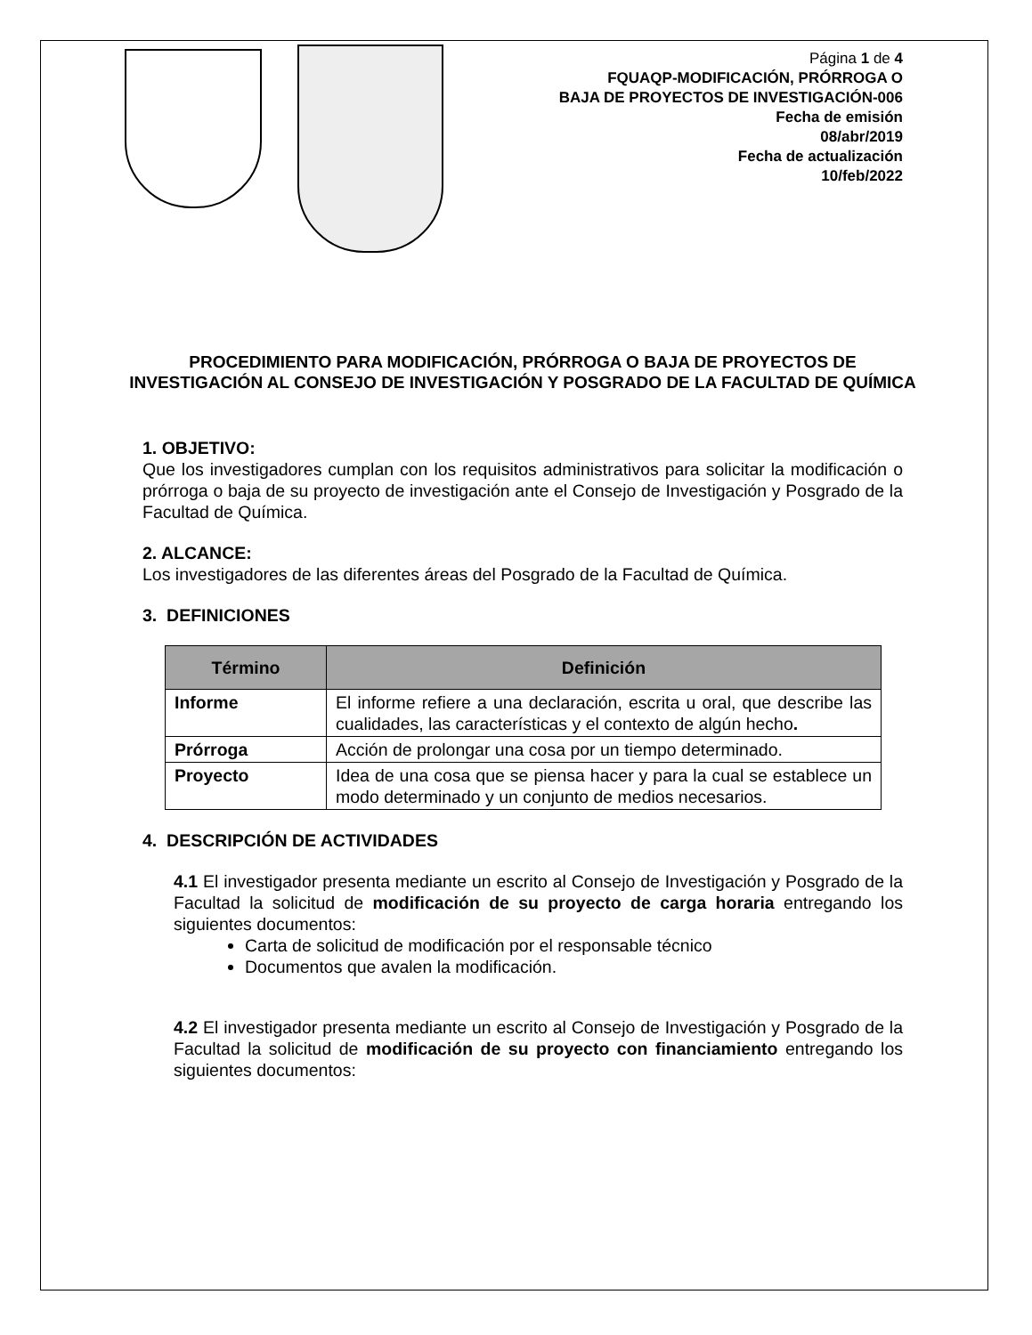Página 1 de 4
FQUAQP-MODIFICACIÓN, PRÓRROGA O
BAJA DE PROYECTOS DE INVESTIGACIÓN-006
Fecha de emisión
08/abr/2019
Fecha de actualización
10/feb/2022
PROCEDIMIENTO PARA MODIFICACIÓN, PRÓRROGA O BAJA DE PROYECTOS DE INVESTIGACIÓN AL CONSEJO DE INVESTIGACIÓN Y POSGRADO DE LA FACULTAD DE QUÍMICA
1. OBJETIVO:
Que los investigadores cumplan con los requisitos administrativos para solicitar la modificación o prórroga o baja de su proyecto de investigación ante el Consejo de Investigación y Posgrado de la Facultad de Química.
2. ALCANCE:
Los investigadores de las diferentes áreas del Posgrado de la Facultad de Química.
3. DEFINICIONES
| Término | Definición |
| --- | --- |
| Informe | El informe refiere a una declaración, escrita u oral, que describe las cualidades, las características y el contexto de algún hecho . |
| Prórroga | Acción de prolongar una cosa por un tiempo determinado. |
| Proyecto | Idea de una cosa que se piensa hacer y para la cual se establece un modo determinado y un conjunto de medios necesarios. |
4. DESCRIPCIÓN DE ACTIVIDADES
4.1 El investigador presenta mediante un escrito al Consejo de Investigación y Posgrado de la Facultad la solicitud de modificación de su proyecto de carga horaria entregando los siguientes documentos:
Carta de solicitud de modificación por el responsable técnico
Documentos que avalen la modificación.
4.2 El investigador presenta mediante un escrito al Consejo de Investigación y Posgrado de la Facultad la solicitud de modificación de su proyecto con financiamiento entregando los siguientes documentos: